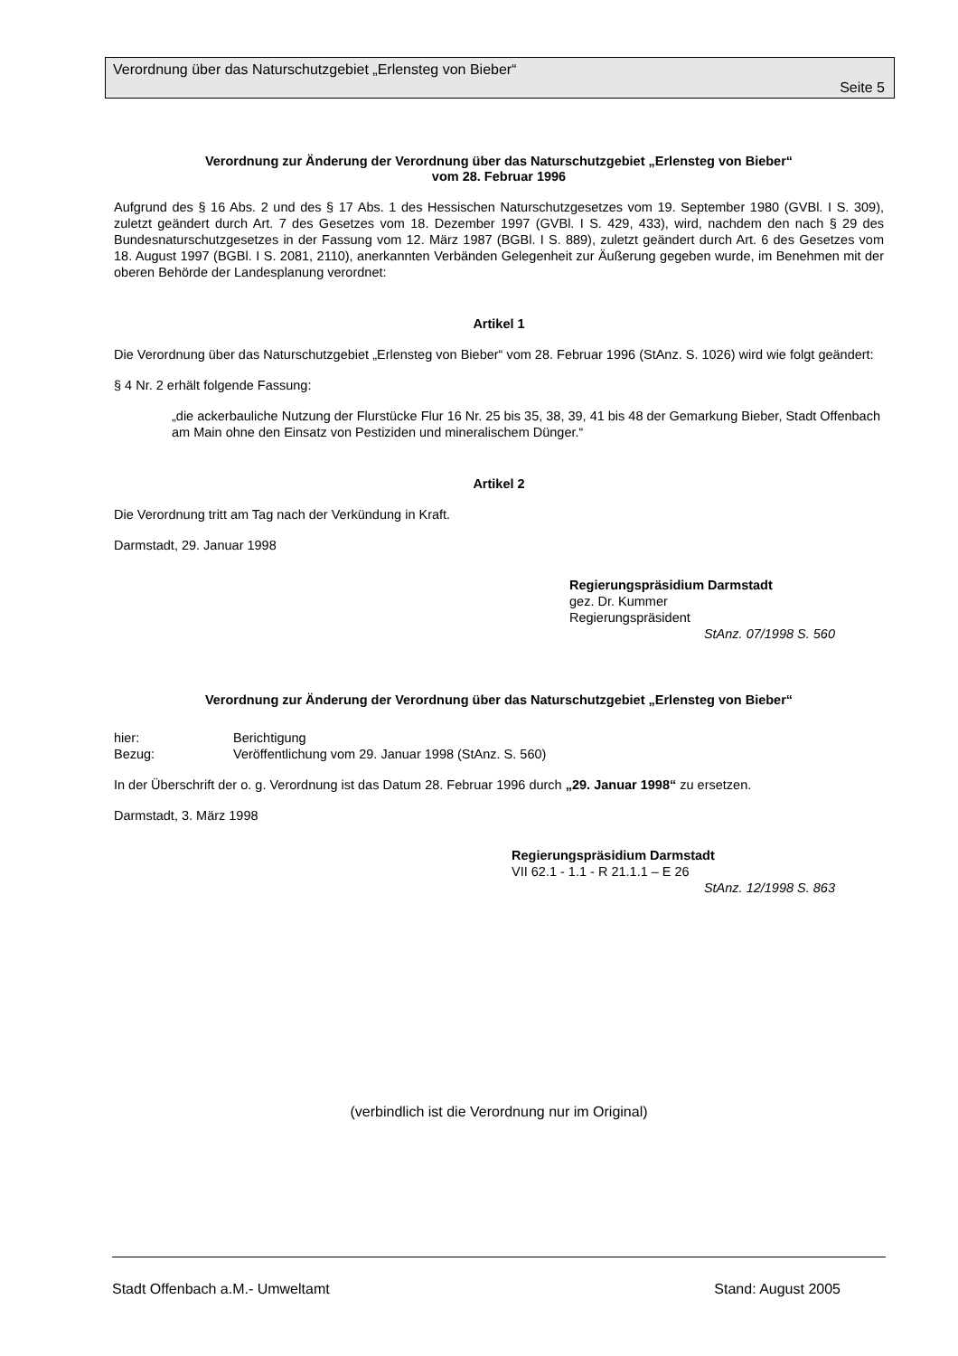Verordnung über das Naturschutzgebiet „Erlensteg von Bieber“
Seite 5
Verordnung zur Änderung der Verordnung über das Naturschutzgebiet „Erlensteg von Bieber“
vom 28. Februar 1996
Aufgrund des § 16 Abs. 2 und des § 17 Abs. 1 des Hessischen Naturschutzgesetzes vom 19. September 1980 (GVBl. I S. 309), zuletzt geändert durch Art. 7 des Gesetzes vom 18. Dezember 1997 (GVBl. I S. 429, 433), wird, nachdem den nach § 29 des Bundesnaturschutzgesetzes in der Fassung vom 12. März 1987 (BGBl. I S. 889), zuletzt geändert durch Art. 6 des Gesetzes vom 18. August 1997 (BGBl. I S. 2081, 2110), anerkannten Verbänden Gelegenheit zur Äußerung gegeben wurde, im Benehmen mit der oberen Behörde der Landesplanung verordnet:
Artikel 1
Die Verordnung über das Naturschutzgebiet „Erlensteg von Bieber“ vom 28. Februar 1996 (StAnz. S. 1026) wird wie folgt geändert:
§ 4 Nr. 2 erhält folgende Fassung:
„die ackerbauliche Nutzung der Flurstücke Flur 16 Nr. 25 bis 35, 38, 39, 41 bis 48 der Gemarkung Bieber, Stadt Offenbach am Main ohne den Einsatz von Pestiziden und mineralischem Dünger.“
Artikel 2
Die Verordnung tritt am Tag nach der Verkündung in Kraft.
Darmstadt, 29. Januar 1998
Regierungspräsidium Darmstadt
gez. Dr. Kummer
Regierungspräsident
StAnz. 07/1998 S. 560
Verordnung zur Änderung der Verordnung über das Naturschutzgebiet „Erlensteg von Bieber“
hier: Berichtigung
Bezug: Veröffentlichung vom 29. Januar 1998 (StAnz. S. 560)
In der Überschrift der o. g. Verordnung ist das Datum 28. Februar 1996 durch „29. Januar 1998“ zu ersetzen.
Darmstadt, 3. März 1998
Regierungspräsidium Darmstadt
VII 62.1 - 1.1 - R 21.1.1 – E 26
StAnz. 12/1998 S. 863
(verbindlich ist die Verordnung nur im Original)
Stadt Offenbach a.M.- Umweltamt Stand: August 2005